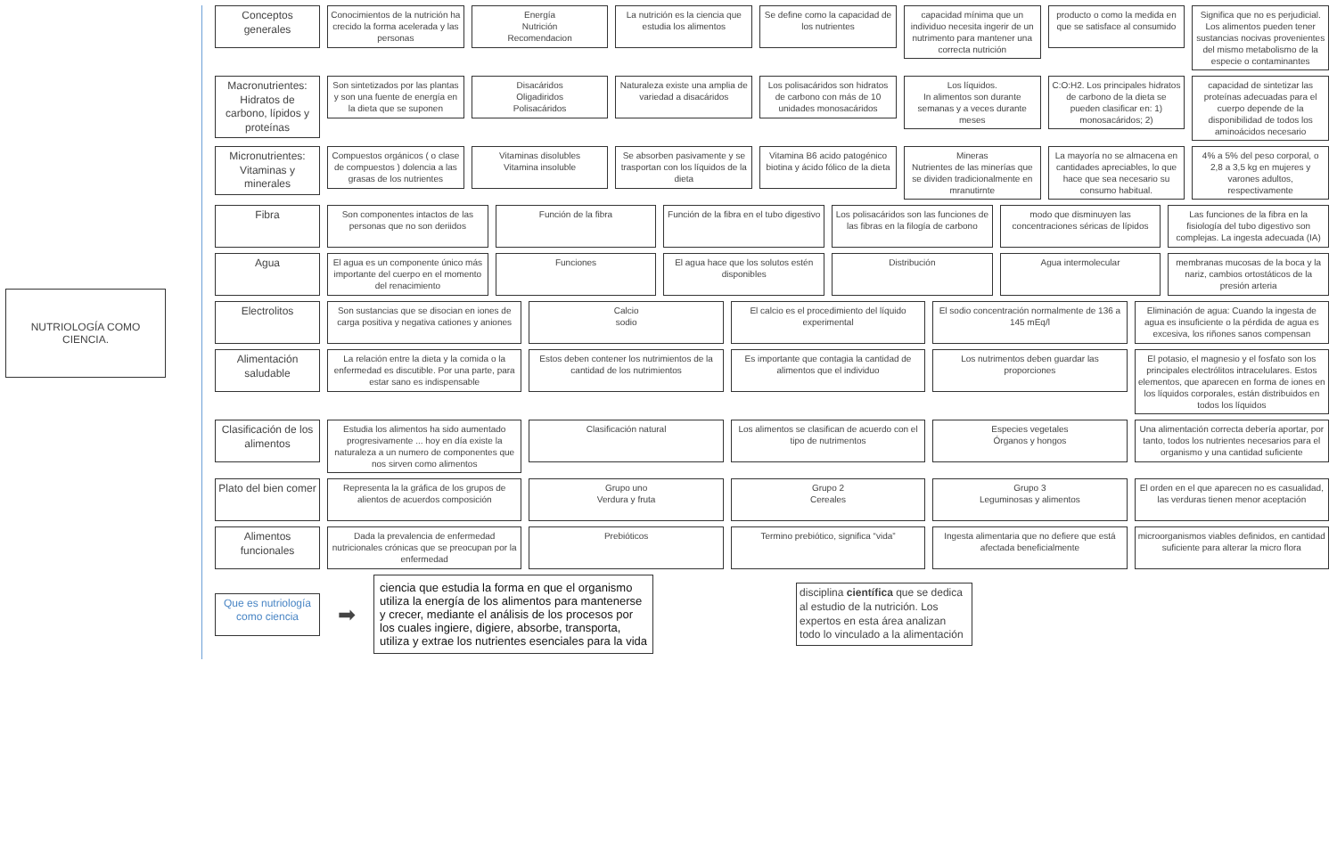NUTRIOLOGÍA COMO CIENCIA.
Conceptos generales
Conocimientos de la nutrición ha crecido la forma acelerada y las personas
Energía
Nutrición
Recomendacion
La nutrición es la ciencia que estudia los alimentos
Se define como la capacidad de los nutrientes
capacidad mínima que un individuo necesita ingerir de un nutrimento para mantener una correcta nutrición
producto o como la medida en que se satisface al consumido
Significa que no es perjudicial. Los alimentos pueden tener sustancias nocivas provenientes del mismo metabolismo de la especie o contaminantes
Macronutrientes: Hidratos de carbono, lípidos y proteínas
Son sintetizados por las plantas y son una fuente de energía en la dieta que se suponen
Disacáridos
Oligadiridos
Polisacáridos
Naturaleza existe una amplia de variedad a disacáridos
Los polisacáridos son hidratos de carbono con más de 10 unidades monosacáridos
Los líquidos.
In alimentos son durante semanas y a veces durante meses
C:O:H2. Los principales hidratos de carbono de la dieta se pueden clasificar en: 1) monosacáridos; 2)
capacidad de sintetizar las proteínas adecuadas para el cuerpo depende de la disponibilidad de todos los aminoácidos necesario
Micronutrientes: Vitaminas y minerales
Compuestos orgánicos ( o clase de compuestos ) dolencia a las grasas de los nutrientes
Vitaminas disolubles
Vitamina insoluble
Se absorben pasivamente y se trasportan con los líquidos de la dieta
Vitamina B6 acido patogénico biotina y ácido fólico de la dieta
Mineras
Nutrientes de las minerías que se dividen tradicionalmente en mranutirnte
La mayoría no se almacena en cantidades apreciables, lo que hace que sea necesario su consumo habitual.
4% a 5% del peso corporal, o 2,8 a 3,5 kg en mujeres y varones adultos, respectivamente
Fibra
Son componentes intactos de las personas que no son deriidos
Función de la fibra Función de la fibra en el tubo digestivo
Los polisacáridos son las funciones de las fibras en la filogía de carbono
modo que disminuyen las concentraciones séricas de lípidos
Las funciones de la fibra en la fisiología del tubo digestivo son complejas. La ingesta adecuada (IA)
Agua
El agua es un componente único más importante del cuerpo en el momento del renacimiento
Funciones El agua hace que los solutos estén disponibles
Distribución Agua intermolecular membranas mucosas de la boca y la nariz, cambios ortostáticos de la presión arteria
Electrolitos
Son sustancias que se disocian en iones de carga positiva y negativa cationes y aniones
Calcio
sodio
El calcio es el procedimiento del líquido experimental
El sodio concentración normalmente de 136 a 145 mEq/l
Eliminación de agua: Cuando la ingesta de agua es insuficiente o la pérdida de agua es excesiva, los riñones sanos compensan
Alimentación saludable
La relación entre la dieta y la comida o la enfermedad es discutible. Por una parte, para estar sano es indispensable
Estos deben contener los nutrimientos de la cantidad de los nutrimientos
Es importante que contagia la cantidad de alimentos que el individuo
Los nutrimentos deben guardar las proporciones
El potasio, el magnesio y el fosfato son los principales electrólitos intracelulares. Estos elementos, que aparecen en forma de iones en los líquidos corporales, están distribuidos en todos los líquidos
Clasificación de los alimentos
Estudia los alimentos ha sido aumentado progresivamente ... hoy en día existe la naturaleza a un numero de componentes que nos sirven como alimentos
Clasificación natural Los alimentos se clasifican de acuerdo con el tipo de nutrimentos
Especies vegetales
Órganos y hongos
Una alimentación correcta debería aportar, por tanto, todos los nutrientes necesarios para el organismo y una cantidad suficiente
Plato del bien comer
Representa la la gráfica de los grupos de alientos de acuerdos composición
Grupo uno
Verdura y fruta
Grupo 2
Cereales
Grupo 3
Leguminosas y alimentos
El orden en el que aparecen no es casualidad, las verduras tienen menor aceptación
Alimentos funcionales
Dada la prevalencia de enfermedad nutricionales crónicas que se preocupan por la enfermedad
Prebióticos Termino prebiótico, significa “vida”
Ingesta alimentaria que no defiere que está afectada beneficialmente
microorganismos viables definidos, en cantidad suficiente para alterar la micro flora
Que es nutriología como ciencia
➡
ciencia que estudia la forma en que el organismo utiliza la energía de los alimentos para mantenerse y crecer, mediante el análisis de los procesos por los cuales ingiere, digiere, absorbe, transporta, utiliza y extrae los nutrientes esenciales para la vida
disciplina científica que se dedica al estudio de la nutrición. Los expertos en esta área analizan todo lo vinculado a la alimentación